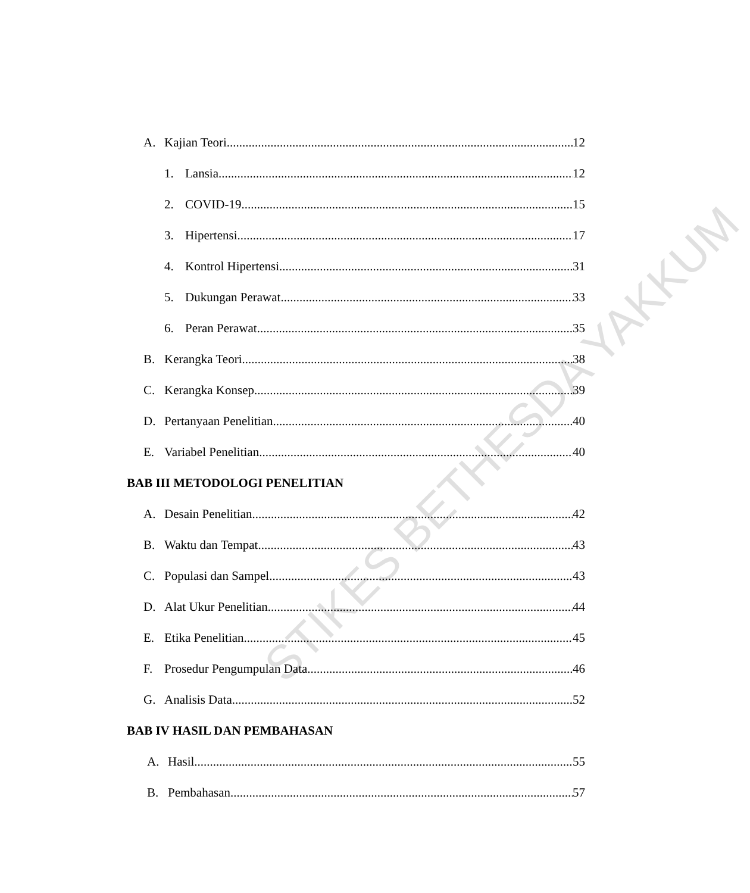A. Kajian Teori 12
1. Lansia 12
2. COVID-19 15
3. Hipertensi 17
4. Kontrol Hipertensi 31
5. Dukungan Perawat 33
6. Peran Perawat 35
B. Kerangka Teori 38
C. Kerangka Konsep 39
D. Pertanyaan Penelitian 40
E. Variabel Penelitian 40
BAB III METODOLOGI PENELITIAN
A. Desain Penelitian 42
B. Waktu dan Tempat 43
C. Populasi dan Sampel 43
D. Alat Ukur Penelitian 44
E. Etika Penelitian 45
F. Prosedur Pengumpulan Data 46
G. Analisis Data 52
BAB IV HASIL DAN PEMBAHASAN
A. Hasil 55
B. Pembahasan 57
STIKES BETHESDA YAKKUM